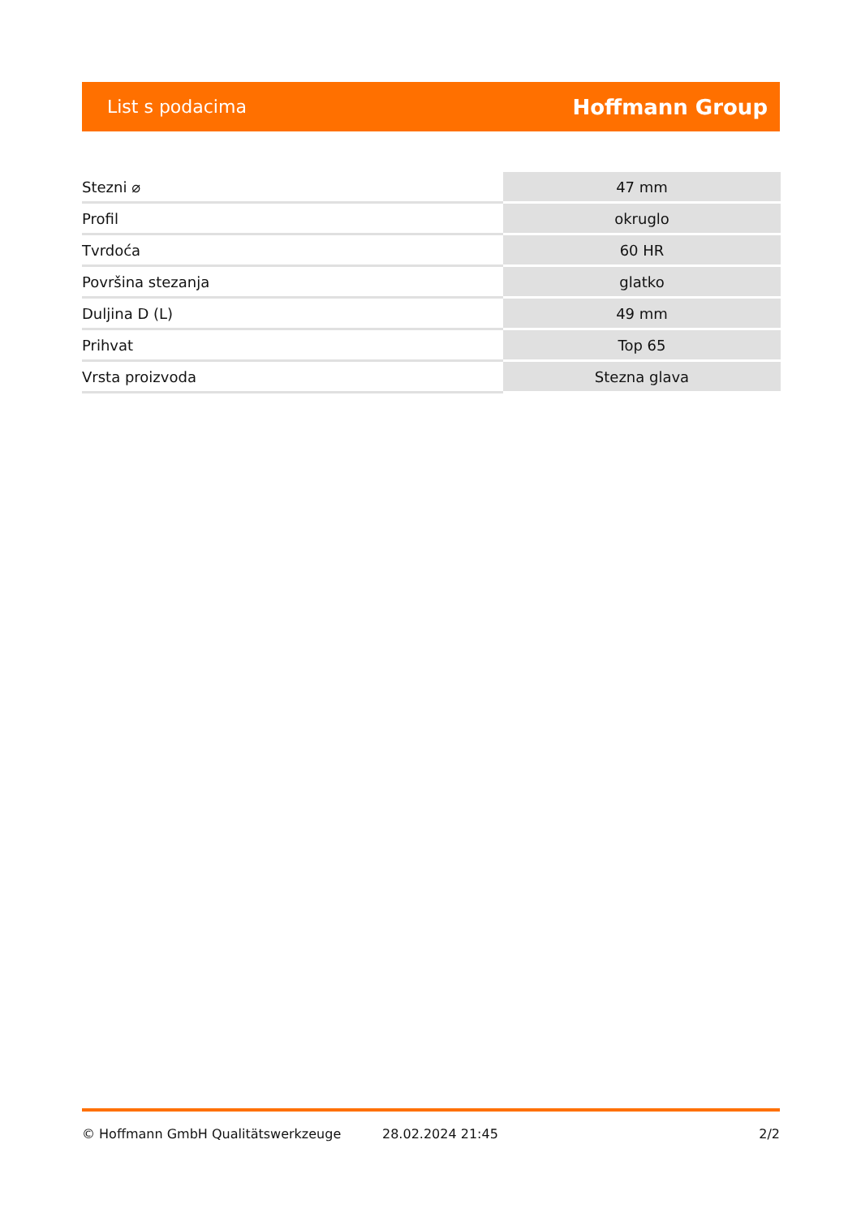List s podacima Hoffmann Group
| Stezni ⌀ | 47 mm |
| Profil | okruglo |
| Tvrdoća | 60 HR |
| Površina stezanja | glatko |
| Duljina D (L) | 49 mm |
| Prihvat | Top 65 |
| Vrsta proizvoda | Stezna glava |
© Hoffmann GmbH Qualitätswerkzeuge 28.02.2024 21:45 2/2